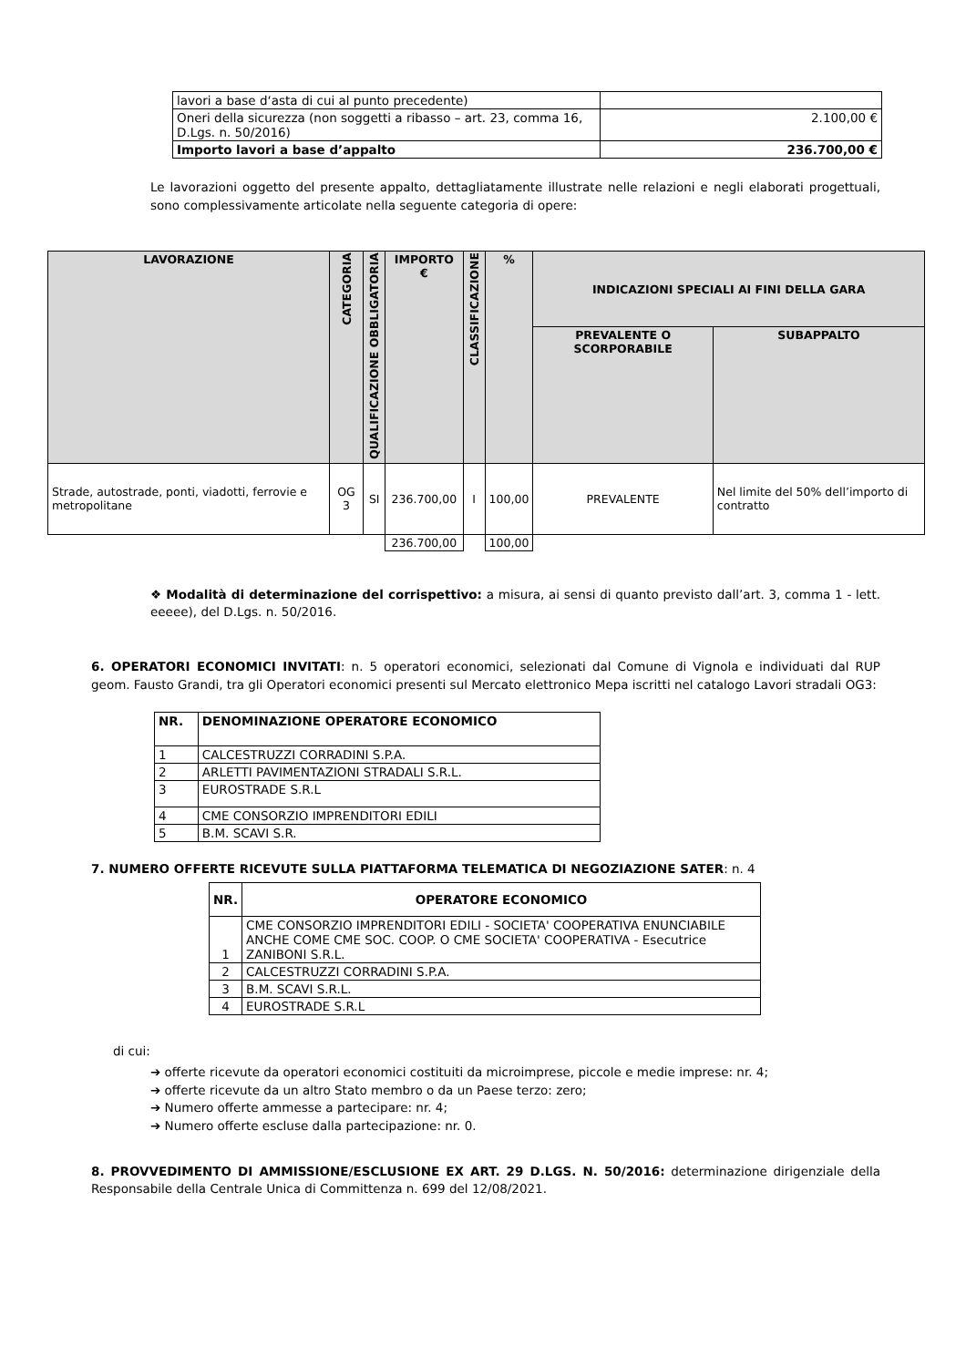| lavori a base d‘asta di cui al punto precedente) | |
| Oneri della sicurezza (non soggetti a ribasso – art. 23, comma 16, D.Lgs. n. 50/2016) | 2.100,00 € |
| Importo lavori a base d’appalto | 236.700,00 € |
Le lavorazioni oggetto del presente appalto, dettagliatamente illustrate nelle relazioni e negli elaborati progettuali, sono complessivamente articolate nella seguente categoria di opere:
| LAVORAZIONE | CATEGORIA | QUALIFICAZIONE OBBLIGATORIA | IMPORTO € | CLASSIFICAZIONE | % | INDICAZIONI SPECIALI AI FINI DELLA GARA | |
| --- | --- | --- | --- | --- | --- | --- | --- |
| | | | | | | PREVALENTE O SCORPORABILE | SUBAPPALTO |
| Strade, autostrade, ponti, viadotti, ferrovie e metropolitane | OG 3 | SI | 236.700,00 | I | 100,00 | PREVALENTE | Nel limite del 50% dell’importo di contratto |
| | | | 236.700,00 | | 100,00 | | |
❖ Modalità di determinazione del corrispettivo: a misura, ai sensi di quanto previsto dall’art. 3, comma 1 - lett. eeeee), del D.Lgs. n. 50/2016.
6. OPERATORI ECONOMICI INVITATI: n. 5 operatori economici, selezionati dal Comune di Vignola e individuati dal RUP geom. Fausto Grandi, tra gli Operatori economici presenti sul Mercato elettronico Mepa iscritti nel catalogo Lavori stradali OG3:
| NR. | DENOMINAZIONE OPERATORE ECONOMICO |
| --- | --- |
| 1 | CALCESTRUZZI CORRADINI S.P.A. |
| 2 | ARLETTI PAVIMENTAZIONI STRADALI S.R.L. |
| 3 | EUROSTRADE S.R.L |
| 4 | CME CONSORZIO IMPRENDITORI EDILI |
| 5 | B.M. SCAVI S.R. |
7. NUMERO OFFERTE RICEVUTE SULLA PIATTAFORMA TELEMATICA DI NEGOZIAZIONE SATER: n. 4
| NR. | OPERATORE ECONOMICO |
| --- | --- |
| 1 | CME CONSORZIO IMPRENDITORI EDILI - SOCIETA' COOPERATIVA ENUNCIABILE ANCHE COME CME SOC. COOP. O CME SOCIETA' COOPERATIVA - Esecutrice ZANIBONI S.R.L. |
| 2 | CALCESTRUZZI CORRADINI S.P.A. |
| 3 | B.M. SCAVI S.R.L. |
| 4 | EUROSTRADE S.R.L |
di cui:
➔ offerte ricevute da operatori economici costituiti da microimprese, piccole e medie imprese: nr. 4;
➔ offerte ricevute da un altro Stato membro o da un Paese terzo: zero;
➔ Numero offerte ammesse a partecipare: nr. 4;
➔ Numero offerte escluse dalla partecipazione: nr. 0.
8. PROVVEDIMENTO DI AMMISSIONE/ESCLUSIONE EX ART. 29 D.LGS. N. 50/2016: determinazione dirigenziale della Responsabile della Centrale Unica di Committenza n. 699 del 12/08/2021.